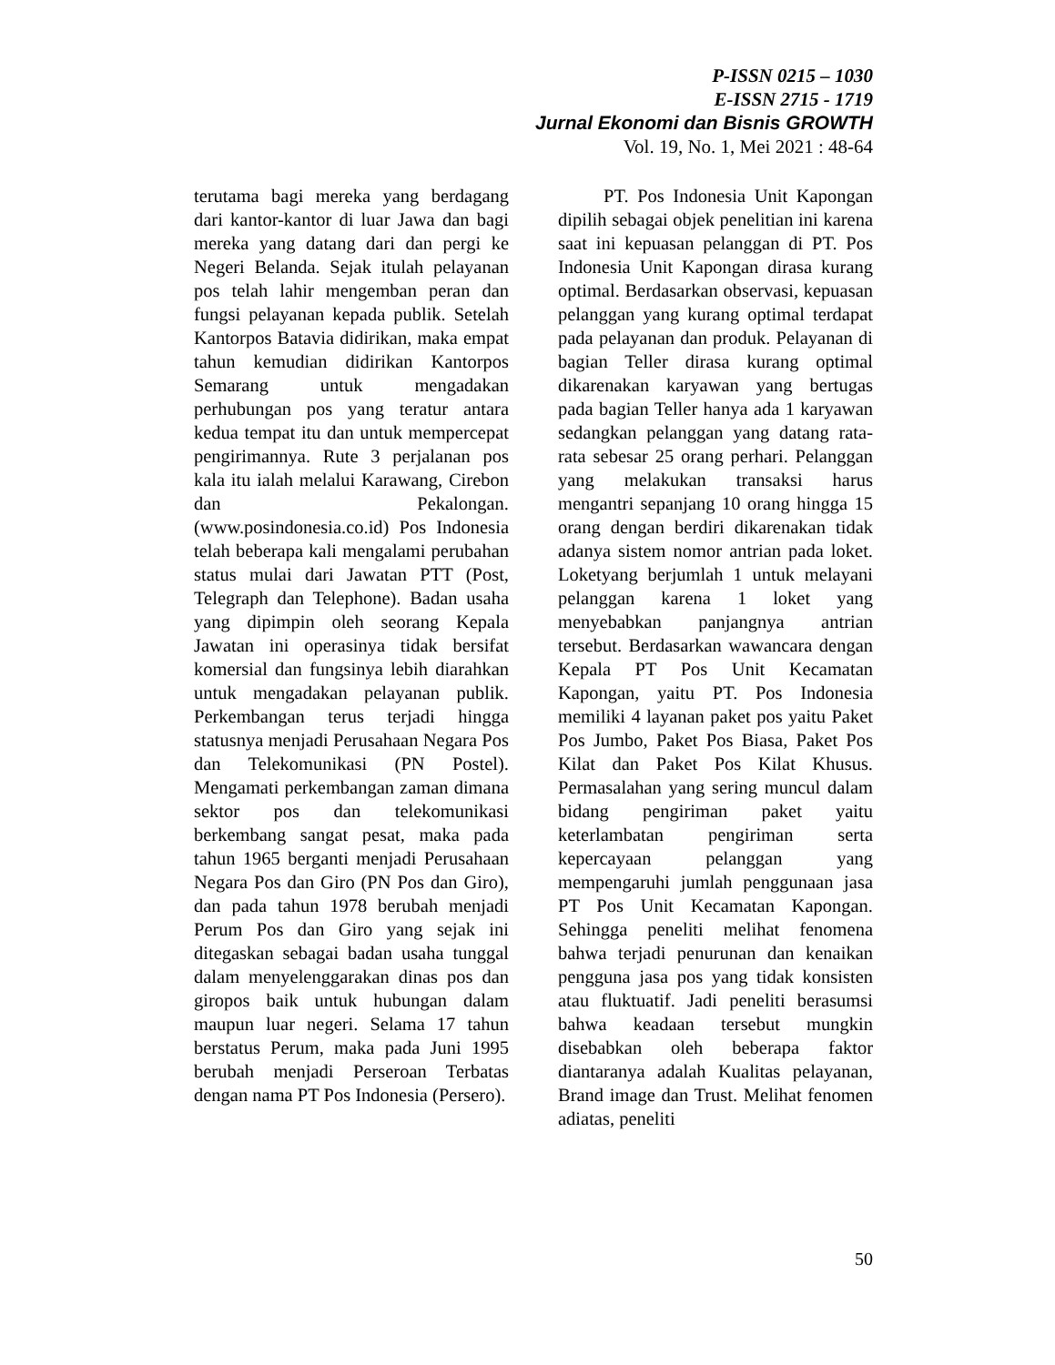P-ISSN 0215 – 1030
E-ISSN 2715 - 1719
Jurnal Ekonomi dan Bisnis GROWTH
Vol. 19, No. 1, Mei 2021 : 48-64
terutama bagi mereka yang berdagang dari kantor-kantor di luar Jawa dan bagi mereka yang datang dari dan pergi ke Negeri Belanda. Sejak itulah pelayanan pos telah lahir mengemban peran dan fungsi pelayanan kepada publik. Setelah Kantorpos Batavia didirikan, maka empat tahun kemudian didirikan Kantorpos Semarang untuk mengadakan perhubungan pos yang teratur antara kedua tempat itu dan untuk mempercepat pengirimannya. Rute 3 perjalanan pos kala itu ialah melalui Karawang, Cirebon dan Pekalongan. (www.posindonesia.co.id) Pos Indonesia telah beberapa kali mengalami perubahan status mulai dari Jawatan PTT (Post, Telegraph dan Telephone). Badan usaha yang dipimpin oleh seorang Kepala Jawatan ini operasinya tidak bersifat komersial dan fungsinya lebih diarahkan untuk mengadakan pelayanan publik. Perkembangan terus terjadi hingga statusnya menjadi Perusahaan Negara Pos dan Telekomunikasi (PN Postel). Mengamati perkembangan zaman dimana sektor pos dan telekomunikasi berkembang sangat pesat, maka pada tahun 1965 berganti menjadi Perusahaan Negara Pos dan Giro (PN Pos dan Giro), dan pada tahun 1978 berubah menjadi Perum Pos dan Giro yang sejak ini ditegaskan sebagai badan usaha tunggal dalam menyelenggarakan dinas pos dan giropos baik untuk hubungan dalam maupun luar negeri. Selama 17 tahun berstatus Perum, maka pada Juni 1995 berubah menjadi Perseroan Terbatas dengan nama PT Pos Indonesia (Persero).
PT. Pos Indonesia Unit Kapongan dipilih sebagai objek penelitian ini karena saat ini kepuasan pelanggan di PT. Pos Indonesia Unit Kapongan dirasa kurang optimal. Berdasarkan observasi, kepuasan pelanggan yang kurang optimal terdapat pada pelayanan dan produk. Pelayanan di bagian Teller dirasa kurang optimal dikarenakan karyawan yang bertugas pada bagian Teller hanya ada 1 karyawan sedangkan pelanggan yang datang rata-rata sebesar 25 orang perhari. Pelanggan yang melakukan transaksi harus mengantri sepanjang 10 orang hingga 15 orang dengan berdiri dikarenakan tidak adanya sistem nomor antrian pada loket. Loketyang berjumlah 1 untuk melayani pelanggan karena 1 loket yang menyebabkan panjangnya antrian tersebut. Berdasarkan wawancara dengan Kepala PT Pos Unit Kecamatan Kapongan, yaitu PT. Pos Indonesia memiliki 4 layanan paket pos yaitu Paket Pos Jumbo, Paket Pos Biasa, Paket Pos Kilat dan Paket Pos Kilat Khusus. Permasalahan yang sering muncul dalam bidang pengiriman paket yaitu keterlambatan pengiriman serta kepercayaan pelanggan yang mempengaruhi jumlah penggunaan jasa PT Pos Unit Kecamatan Kapongan. Sehingga peneliti melihat fenomena bahwa terjadi penurunan dan kenaikan pengguna jasa pos yang tidak konsisten atau fluktuatif. Jadi peneliti berasumsi bahwa keadaan tersebut mungkin disebabkan oleh beberapa faktor diantaranya adalah Kualitas pelayanan, Brand image dan Trust. Melihat fenomen adiatas, peneliti
50